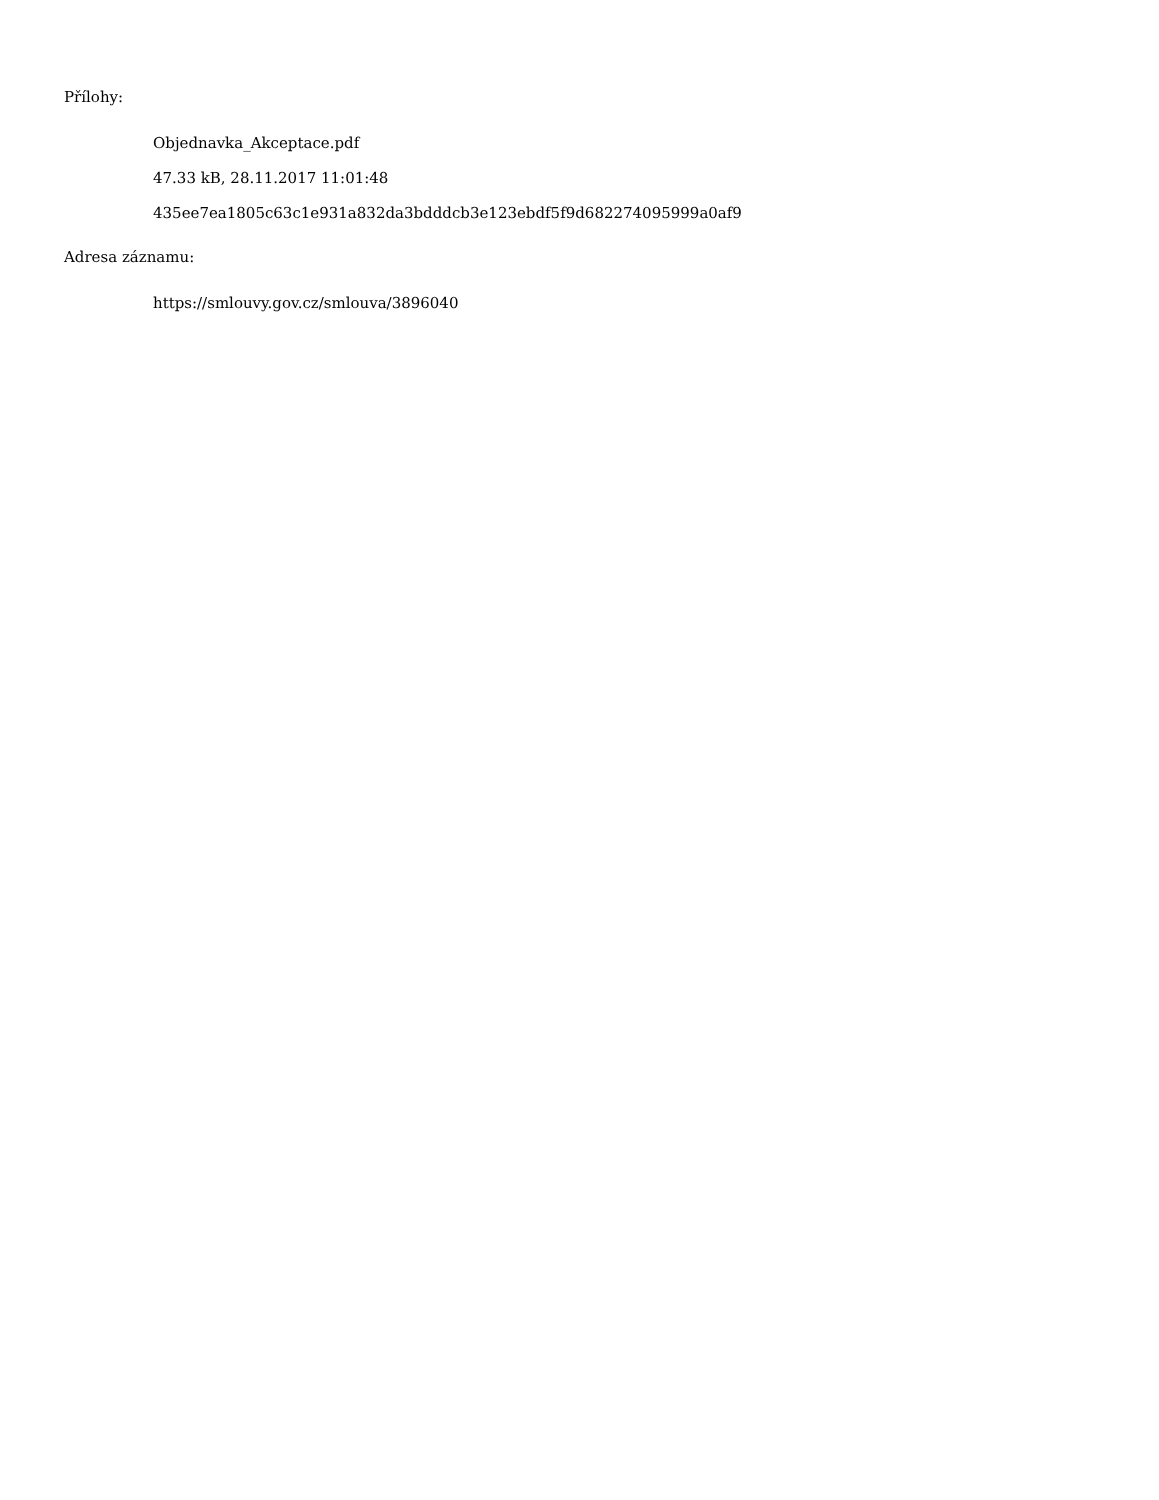Přílohy:
Objednavka_Akceptace.pdf
47.33 kB, 28.11.2017 11:01:48
435ee7ea1805c63c1e931a832da3bdddcb3e123ebdf5f9d682274095999a0af9
Adresa záznamu:
https://smlouvy.gov.cz/smlouva/3896040